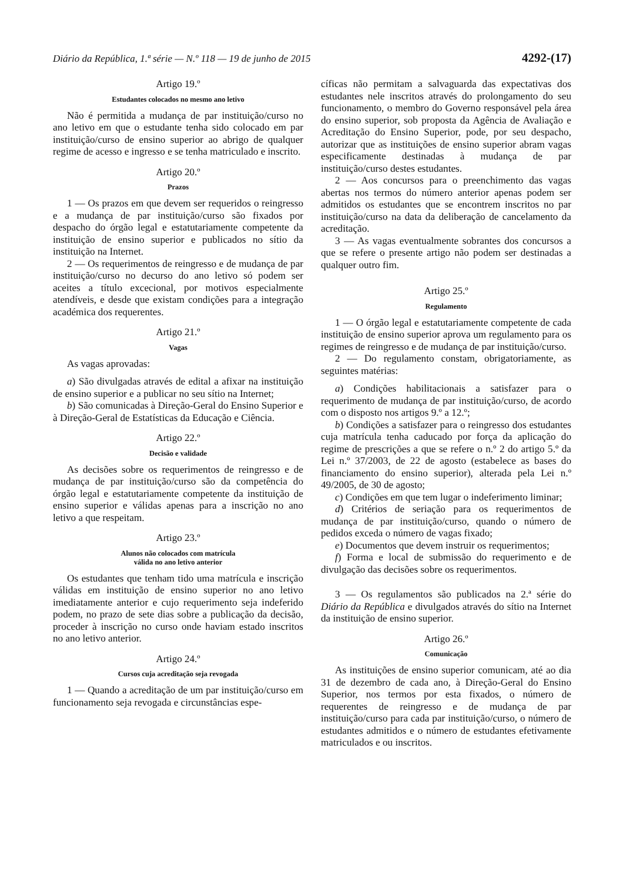Diário da República, 1.ª série — N.º 118 — 19 de junho de 2015 4292-(17)
Artigo 19.º
Estudantes colocados no mesmo ano letivo
Não é permitida a mudança de par instituição/curso no ano letivo em que o estudante tenha sido colocado em par instituição/curso de ensino superior ao abrigo de qualquer regime de acesso e ingresso e se tenha matriculado e inscrito.
Artigo 20.º
Prazos
1 — Os prazos em que devem ser requeridos o reingresso e a mudança de par instituição/curso são fixados por despacho do órgão legal e estatutariamente competente da instituição de ensino superior e publicados no sítio da instituição na Internet.
2 — Os requerimentos de reingresso e de mudança de par instituição/curso no decurso do ano letivo só podem ser aceites a título excecional, por motivos especialmente atendíveis, e desde que existam condições para a integração académica dos requerentes.
Artigo 21.º
Vagas
As vagas aprovadas:
a) São divulgadas através de edital a afixar na instituição de ensino superior e a publicar no seu sítio na Internet;
b) São comunicadas à Direção-Geral do Ensino Superior e à Direção-Geral de Estatísticas da Educação e Ciência.
Artigo 22.º
Decisão e validade
As decisões sobre os requerimentos de reingresso e de mudança de par instituição/curso são da competência do órgão legal e estatutariamente competente da instituição de ensino superior e válidas apenas para a inscrição no ano letivo a que respeitam.
Artigo 23.º
Alunos não colocados com matrícula
válida no ano letivo anterior
Os estudantes que tenham tido uma matrícula e inscrição válidas em instituição de ensino superior no ano letivo imediatamente anterior e cujo requerimento seja indeferido podem, no prazo de sete dias sobre a publicação da decisão, proceder à inscrição no curso onde haviam estado inscritos no ano letivo anterior.
Artigo 24.º
Cursos cuja acreditação seja revogada
1 — Quando a acreditação de um par instituição/curso em funcionamento seja revogada e circunstâncias espe-
cíficas não permitam a salvaguarda das expectativas dos estudantes nele inscritos através do prolongamento do seu funcionamento, o membro do Governo responsável pela área do ensino superior, sob proposta da Agência de Avaliação e Acreditação do Ensino Superior, pode, por seu despacho, autorizar que as instituições de ensino superior abram vagas especificamente destinadas à mudança de par instituição/curso destes estudantes.
2 — Aos concursos para o preenchimento das vagas abertas nos termos do número anterior apenas podem ser admitidos os estudantes que se encontrem inscritos no par instituição/curso na data da deliberação de cancelamento da acreditação.
3 — As vagas eventualmente sobrantes dos concursos a que se refere o presente artigo não podem ser destinadas a qualquer outro fim.
Artigo 25.º
Regulamento
1 — O órgão legal e estatutariamente competente de cada instituição de ensino superior aprova um regulamento para os regimes de reingresso e de mudança de par instituição/curso.
2 — Do regulamento constam, obrigatoriamente, as seguintes matérias:
a) Condições habilitacionais a satisfazer para o requerimento de mudança de par instituição/curso, de acordo com o disposto nos artigos 9.º a 12.º;
b) Condições a satisfazer para o reingresso dos estudantes cuja matrícula tenha caducado por força da aplicação do regime de prescrições a que se refere o n.º 2 do artigo 5.º da Lei n.º 37/2003, de 22 de agosto (estabelece as bases do financiamento do ensino superior), alterada pela Lei n.º 49/2005, de 30 de agosto;
c) Condições em que tem lugar o indeferimento liminar;
d) Critérios de seriação para os requerimentos de mudança de par instituição/curso, quando o número de pedidos exceda o número de vagas fixado;
e) Documentos que devem instruir os requerimentos;
f) Forma e local de submissão do requerimento e de divulgação das decisões sobre os requerimentos.
3 — Os regulamentos são publicados na 2.ª série do Diário da República e divulgados através do sítio na Internet da instituição de ensino superior.
Artigo 26.º
Comunicação
As instituições de ensino superior comunicam, até ao dia 31 de dezembro de cada ano, à Direção-Geral do Ensino Superior, nos termos por esta fixados, o número de requerentes de reingresso e de mudança de par instituição/curso para cada par instituição/curso, o número de estudantes admitidos e o número de estudantes efetivamente matriculados e ou inscritos.